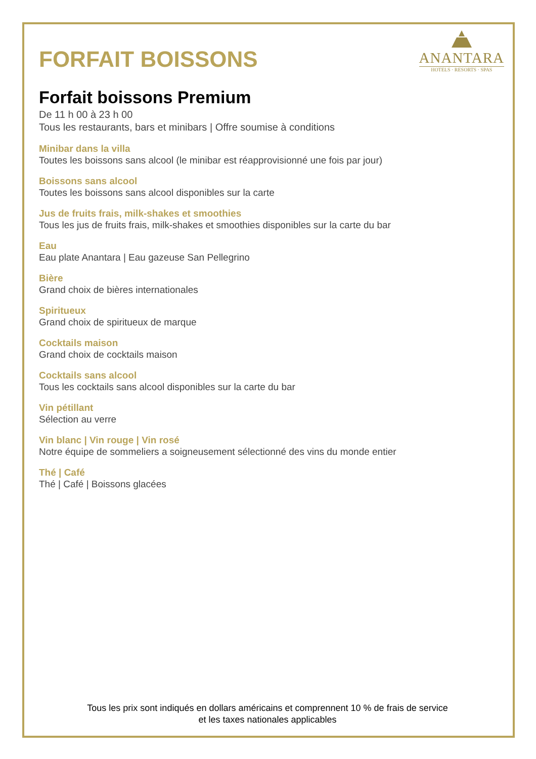FORFAIT BOISSONS
ANANTARA
HOTELS · RESORTS · SPAS
Forfait boissons Premium
De 11 h 00 à 23 h 00
Tous les restaurants, bars et minibars | Offre soumise à conditions
Minibar dans la villa
Toutes les boissons sans alcool (le minibar est réapprovisionné une fois par jour)
Boissons sans alcool
Toutes les boissons sans alcool disponibles sur la carte
Jus de fruits frais, milk-shakes et smoothies
Tous les jus de fruits frais, milk-shakes et smoothies disponibles sur la carte du bar
Eau
Eau plate Anantara | Eau gazeuse San Pellegrino
Bière
Grand choix de bières internationales
Spiritueux
Grand choix de spiritueux de marque
Cocktails maison
Grand choix de cocktails maison
Cocktails sans alcool
Tous les cocktails sans alcool disponibles sur la carte du bar
Vin pétillant
Sélection au verre
Vin blanc | Vin rouge | Vin rosé
Notre équipe de sommeliers a soigneusement sélectionné des vins du monde entier
Thé | Café
Thé | Café | Boissons glacées
Tous les prix sont indiqués en dollars américains et comprennent 10 % de frais de service
et les taxes nationales applicables